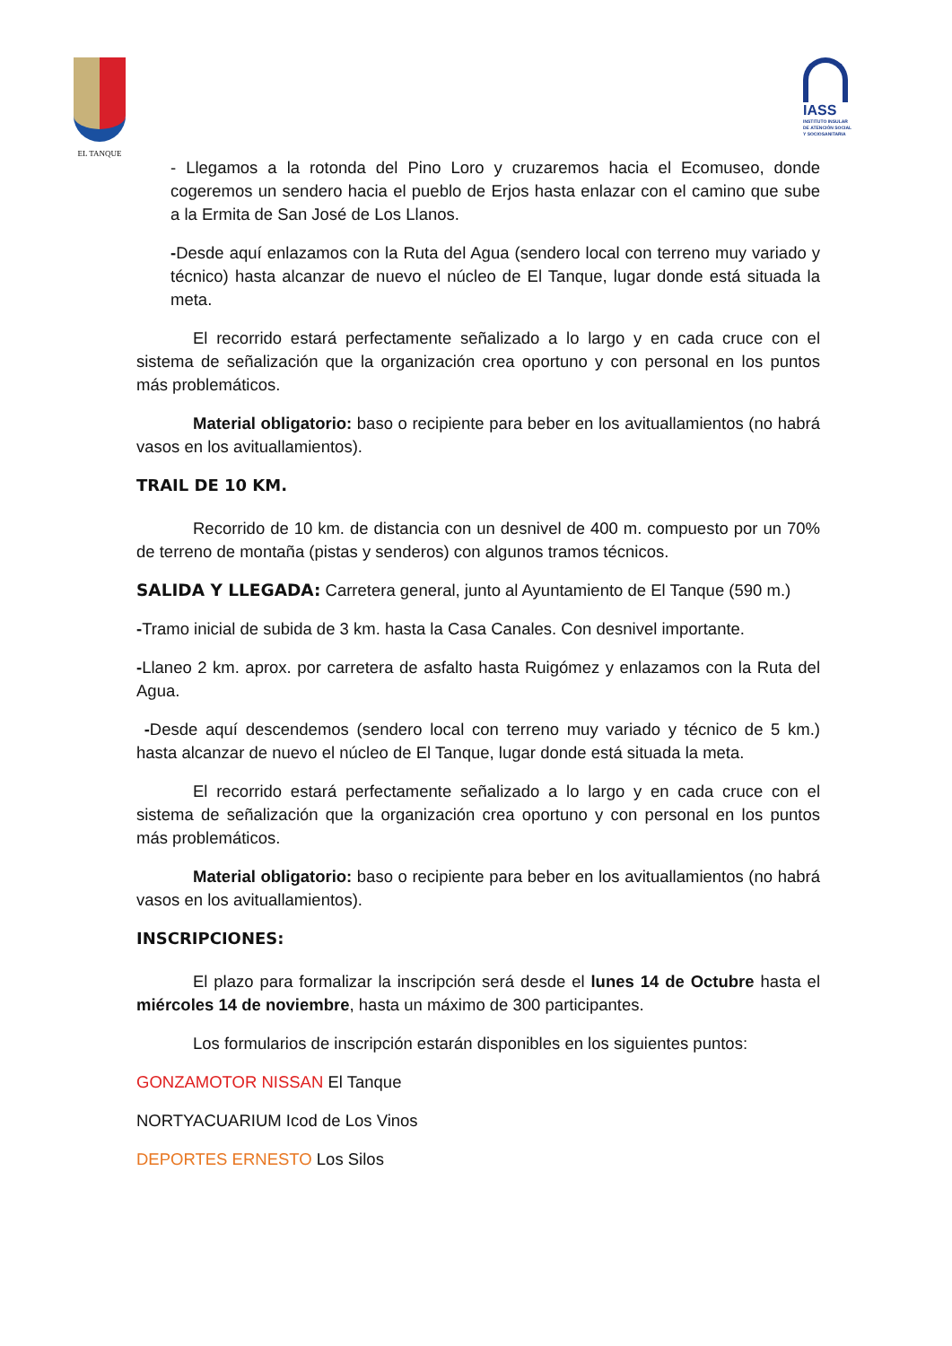EL TANQUE
IASS
INSTITUTO INSULAR DE ATENCIÓN SOCIAL Y SOCIOSANITARIA
- Llegamos a la rotonda del Pino Loro y cruzaremos hacia el Ecomuseo, donde cogeremos un sendero hacia el pueblo de Erjos hasta enlazar con el camino que sube a la Ermita de San José de Los Llanos.
-Desde aquí enlazamos con la Ruta del Agua (sendero local con terreno muy variado y técnico) hasta alcanzar de nuevo el núcleo de El Tanque, lugar donde está situada la meta.
El recorrido estará perfectamente señalizado a lo largo y en cada cruce con el sistema de señalización que la organización crea oportuno y con personal en los puntos más problemáticos.
Material obligatorio: baso o recipiente para beber en los avituallamientos (no habrá vasos en los avituallamientos).
TRAIL DE 10 KM.
Recorrido de 10 km. de distancia con un desnivel de 400 m. compuesto por un 70% de terreno de montaña (pistas y senderos) con algunos tramos técnicos.
SALIDA Y LLEGADA: Carretera general, junto al Ayuntamiento de El Tanque (590 m.)
-Tramo inicial de subida de 3 km. hasta la Casa Canales. Con desnivel importante.
-Llaneo 2 km. aprox. por carretera de asfalto hasta Ruigómez y enlazamos con la Ruta del Agua.
-Desde aquí descendemos (sendero local con terreno muy variado y técnico de 5 km.) hasta alcanzar de nuevo el núcleo de El Tanque, lugar donde está situada la meta.
El recorrido estará perfectamente señalizado a lo largo y en cada cruce con el sistema de señalización que la organización crea oportuno y con personal en los puntos más problemáticos.
Material obligatorio: baso o recipiente para beber en los avituallamientos (no habrá vasos en los avituallamientos).
INSCRIPCIONES:
El plazo para formalizar la inscripción será desde el lunes 14 de Octubre hasta el miércoles 14 de noviembre, hasta un máximo de 300 participantes.
Los formularios de inscripción estarán disponibles en los siguientes puntos:
GONZAMOTOR NISSAN El Tanque
NORTYACUARIUM Icod de Los Vinos
DEPORTES ERNESTO Los Silos